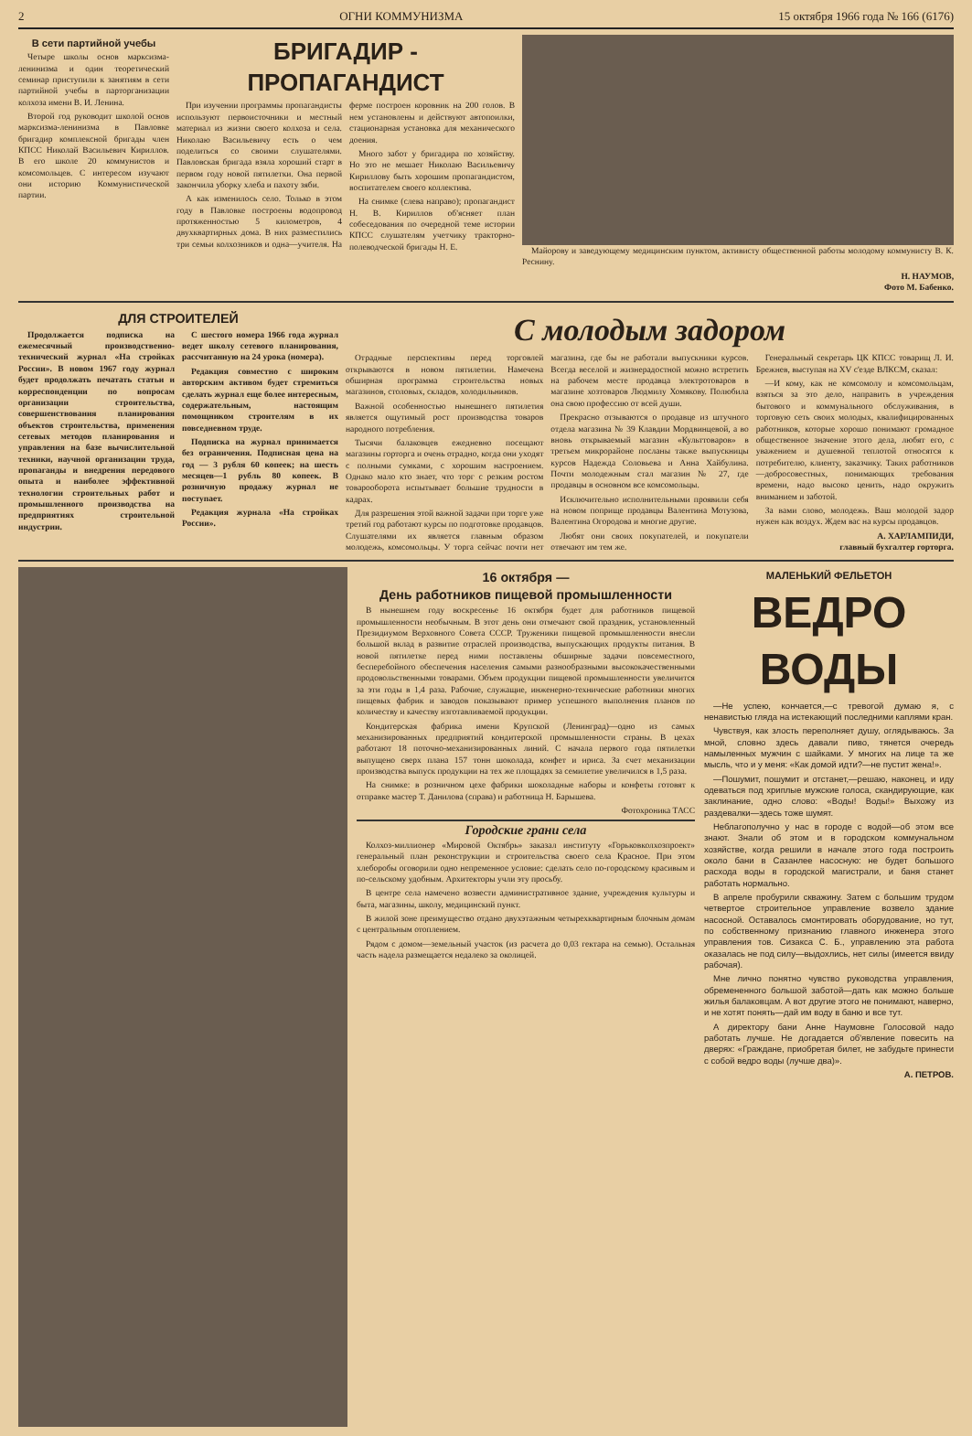2 ОГНИ КОММУНИЗМА 15 октября 1966 года № 166 (6176)
В сети партийной учебы
Четыре школы основ марксизма-ленинизма и один теоретический семинар приступили к занятиям в сети партийной учебы в парторганизации колхоза имени В. И. Ленина.
Второй год руководит школой основ марксизма-ленинизма в Павловке бригадир комплексной бригады член КПСС Николай Васильевич Кириллов. В его школе 20 коммунистов и комсомольцев. С интересом изучают они историю Коммунистической партии.
БРИГАДИР - ПРОПАГАНДИСТ
При изучении программы пропагандисты используют первоисточники и местный материал из жизни своего колхоза и села. Николаю Васильевичу есть о чем поделиться со своими слушателями. Павловская бригада взяла хороший старт в первом году новой пятилетки. Она первой закончила уборку хлеба и пахоту зяби.
А как изменилось село. Только в этом году в Павловке построены водопровод протяженностью 5 километров, 4 двухквартирных дома. В них разместились три семьи колхозников и одна—учителя. На ферме построен коровник на 200 голов. В нем установлены и действуют автопоилки, стационарная установка для механического доения.
Много забот у бригадира по хозяйству. Но это не мешает Николаю Васильевичу Кириллову быть хорошим пропагандистом, воспитателем своего коллектива.
На снимке (слева направо); пропагандист Н. В. Кириллов об'ясняет план собеседования по очередной теме истории КПСС слушателям учетчику тракторно-полеводческой бригады Н. Е.
Майорову и заведующему медицинским пунктом, активисту общественной работы молодому коммунисту В. К. Реснину.
Н. НАУМОВ,
Фото М. Бабенко.
ДЛЯ СТРОИТЕЛЕЙ
Продолжается подписка на ежемесячный производственно-технический журнал «На стройках России». В новом 1967 году журнал будет продолжать печатать статьи и корреспонденции по вопросам организации строительства, совершенствования планирования объектов строительства, применения сетевых методов планирования и управления на базе вычислительной техники, научной организации труда, пропаганды и внедрения передового опыта и наиболее эффективной технологии строительных работ и промышленного производства на предприятиях строительной индустрии.
С шестого номера 1966 года журнал ведет школу сетевого планирования, рассчитанную на 24 урока (номера).
Редакция совместно с широким авторским активом будет стремиться сделать журнал еще более интересным, содержательным, настоящим помощником строителям в их повседневном труде.
Подписка на журнал принимается без ограничения. Подписная цена на год — 3 рубля 60 копеек; на шесть месяцев—1 рубль 80 копеек. В розничную продажу журнал не поступает.
Редакция журнала «На стройках России».
С молодым задором
Отрадные перспективы перед торговлей открываются в новом пятилетии. Намечена обширная программа строительства новых магазинов, столовых, складов, холодильников.
Важной особенностью нынешнего пятилетия является ощутимый рост производства товаров народного потребления.
Тысячи балаковцев ежедневно посещают магазины горторга и очень отрадно, когда они уходят с полными сумками, с хорошим настроением. Однако мало кто знает, что торг с резким ростом товарооборота испытывает большие трудности в кадрах.
Для разрешения этой важной задачи при торге уже третий год работают курсы по подготовке продавцов. Слушателями их является главным образом молодежь, комсомольцы. У торга сейчас почти нет магазина, где бы не работали выпускники курсов. Всегда веселой и жизнерадостной можно встретить на рабочем месте продавца электротоваров в магазине хозтоваров Людмилу Хомякову. Полюбила она свою профессию от всей души.
Прекрасно отзываются о продавце из штучного отдела магазина № 39 Клавдии Мордвинцевой, а во вновь открываемый магазин «Культтоваров» в третьем микрорайоне посланы также выпускницы курсов Надежда Соловьева и Анна Хайбулина. Почти молодежным стал магазин № 27, где продавцы в основном все комсомольцы.
Исключительно исполнительными проявили себя на новом поприще продавцы Валентина Мотузова, Валентина Огородова и многие другие.
Любят они своих покупателей, и покупатели отвечают им тем же.
Генеральный секретарь ЦК КПСС товарищ Л. И. Брежнев, выступая на XV с'езде ВЛКСМ, сказал:
—И кому, как не комсомолу и комсомольцам, взяться за это дело, направить в учреждения бытового и коммунального обслуживания, в торговую сеть своих молодых, квалифицированных работников, которые хорошо понимают громадное общественное значение этого дела, любят его, с уважением и душевной теплотой относятся к потребителю, клиенту, заказчику. Таких работников—добросовестных, понимающих требования времени, надо высоко ценить, надо окружить вниманием и заботой.
За вами слово, молодежь. Ваш молодой задор нужен как воздух. Ждем вас на курсы продавцов.
А. ХАРЛАМПИДИ,
главный бухгалтер горторга.
16 октября —
День работников пищевой промышленности
В нынешнем году воскресенье 16 октября будет для работников пищевой промышленности необычным. В этот день они отмечают свой праздник, установленный Президиумом Верховного Совета СССР. Труженики пищевой промышленности внесли большой вклад в развитие отраслей производства, выпускающих продукты питания. В новой пятилетке перед ними поставлены обширные задачи повсеместного, бесперебойного обеспечения населения самыми разнообразными высококачественными продовольственными товарами. Объем продукции пищевой промышленности увеличится за эти годы в 1,4 раза. Рабочие, служащие, инженерно-технические работники многих пищевых фабрик и заводов показывают пример успешного выполнения планов по количеству и качеству изготавливаемой продукции.
Кондитерская фабрика имени Крупской (Ленинград)—одно из самых механизированных предприятий кондитерской промышленности страны. В цехах работают 18 поточно-механизированных линий. С начала первого года пятилетки выпущено сверх плана 157 тонн шоколада, конфет и ириса. За счет механизации производства выпуск продукции на тех же площадях за семилетие увеличился в 1,5 раза.
На снимке: в розничном цехе фабрики шоколадные наборы и конфеты готовят к отправке мастер Т. Данилова (справа) и работница Н. Барышева.
Фотохроника ТАСС
Городские грани села
Колхоз-миллионер «Мировой Октябрь» заказал институту «Горьковколхозпроект» генеральный план реконструкции и строительства своего села Красное. При этом хлеборобы оговорили одно непременное условие: сделать село по-городскому красивым и по-сельскому удобным. Архитекторы учли эту просьбу.
В центре села намечено возвести административное здание, учреждения культуры и быта, магазины, школу, медицинский пункт.
В жилой зоне преимущество отдано двухэтажным четырехквартирным блочным домам с центральным отоплением.
Рядом с домом—земельный участок (из расчета до 0,03 гектара на семью). Остальная часть надела размещается недалеко за околицей.
МАЛЕНЬКИЙ ФЕЛЬЕТОН
ВЕДРО ВОДЫ
—Не успею, кончается,—с тревогой думаю я, с ненавистью гляда на истекающий последними каплями кран.
Чувствуя, как злость переполняет душу, оглядываюсь. За мной, словно здесь давали пиво, тянется очередь намыленных мужчин с шайками. У многих на лице та же мысль, что и у меня: «Как домой идти?—не пустит жена!».
—Пошумит, пошумит и отстанет,—решаю, наконец, и иду одеваться под хриплые мужские голоса, скандирующие, как заклинание, одно слово: «Воды! Воды!» Выхожу из раздевалки—здесь тоже шумят.
Неблагополучно у нас в городе с водой—об этом все знают. Знали об этом и в городском коммунальном хозяйстве, когда решили в начале этого года построить около бани в Сазанлее насосную: не будет большого расхода воды в городской магистрали, и баня станет работать нормально.
В апреле пробурили скважину. Затем с большим трудом четвертое строительное управление возвело здание насосной. Оставалось смонтировать оборудование, но тут, по собственному признанию главного инженера этого управления тов. Сизакса С. Б., управлению эта работа оказалась не под силу—выдохлись, нет силы (имеется ввиду рабочая).
Мне лично понятно чувство руководства управления, обремененного большой заботой—дать как можно больше жилья балаковцам. А вот другие этого не понимают, наверно, и не хотят понять—дай им воду в баню и все тут.
А директору бани Анне Наумовне Голосовой надо работать лучше. Не догадается об'явление повесить на дверях: «Граждане, приобретая билет, не забудьте принести с собой ведро воды (лучше два)».
А. ПЕТРОВ.